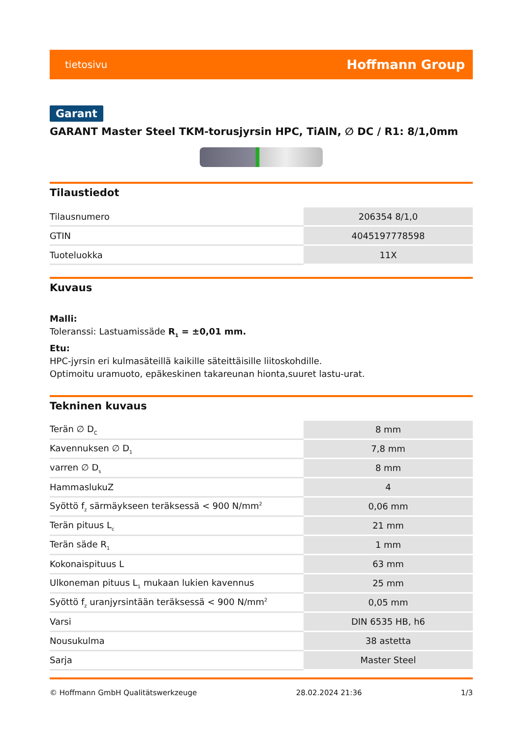tietosivu Hoffmann Group
Garant
GARANT Master Steel TKM-torusjyrsin HPC, TiAlN, ∅ DC / R1: 8/1,0mm
Tilaustiedot
| Tilausnumero | 206354 8/1,0 |
| GTIN | 4045197778598 |
| Tuoteluokka | 11X |
Kuvaus
Malli:
Toleranssi: Lastuamissäde R<sub>1</sub> = ±0,01 mm.
Etu:
HPC-jyrsin eri kulmasäteillä kaikille säteittäisille liitoskohdille.
Optimoitu uramuoto, epäkeskinen takareunan hionta,suuret lastu-urat.
Tekninen kuvaus
| Terän ∅ D<sub>C</sub> | 8 mm |
| Kavennuksen ∅ D<sub>1</sub> | 7,8 mm |
| varren ∅ D<sub>s</sub> | 8 mm |
| HammaslukuZ | 4 |
| Syöttö f<sub>z</sub> särmäykseen teräksessä < 900 N/mm<sup>2</sup> | 0,06 mm |
| Terän pituus L<sub>c</sub> | 21 mm |
| Terän säde R<sub>1</sub> | 1 mm |
| Kokonaispituus L | 63 mm |
| Ulkoneman pituus L<sub>1</sub> mukaan lukien kavennus | 25 mm |
| Syöttö f<sub>z</sub> uranjyrsintään teräksessä < 900 N/mm<sup>2</sup> | 0,05 mm |
| Varsi | DIN 6535 HB, h6 |
| Nousukulma | 38 astetta |
| Sarja | Master Steel |
© Hoffmann GmbH Qualitätswerkzeuge 28.02.2024 21:36 1/3